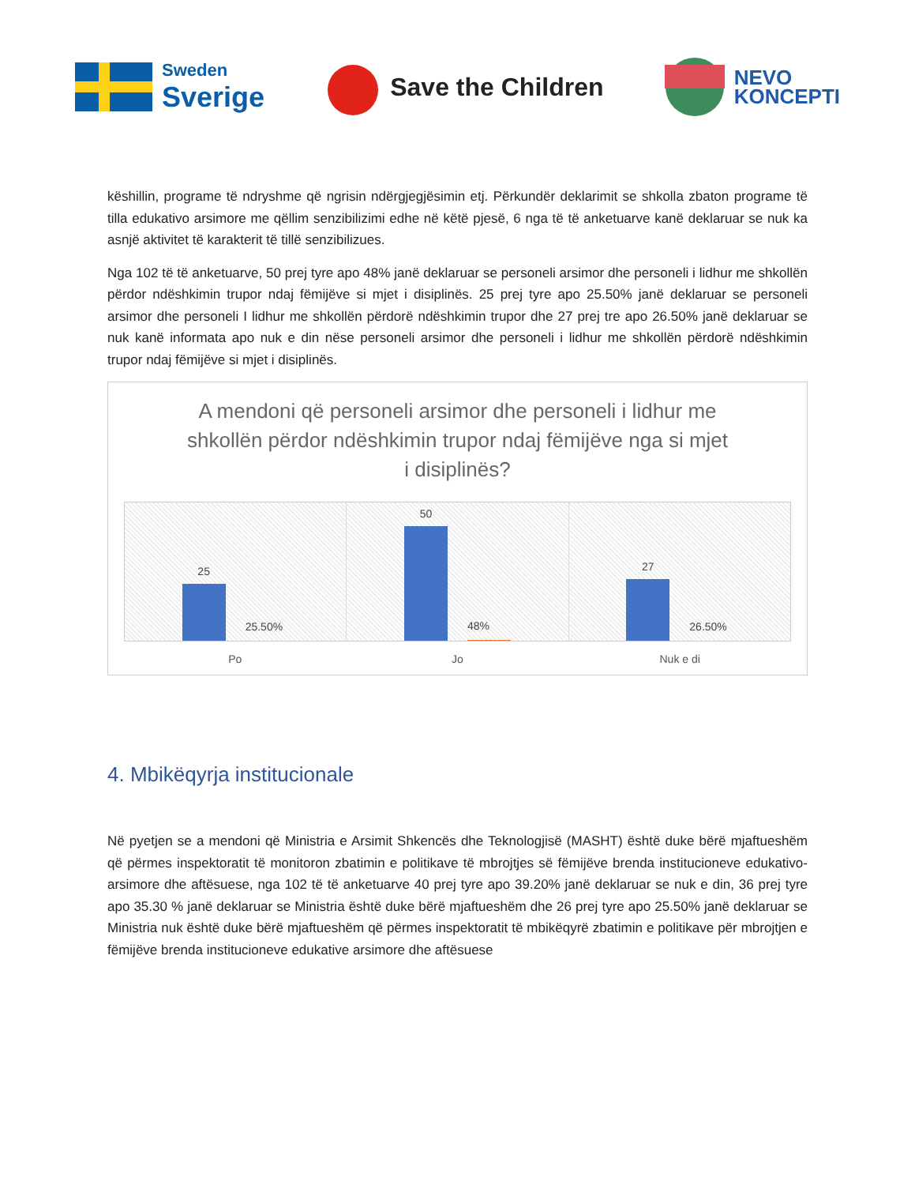Sweden
Sverige
Save the Children
NEVO
KONCEPTI
këshillin, programe të ndryshme që ngrisin ndërgjegjësimin etj. Përkundër deklarimit se shkolla zbaton programe të tilla edukativo arsimore me qëllim senzibilizimi edhe në këtë pjesë, 6 nga të të anketuarve kanë deklaruar se nuk ka asnjë aktivitet të karakterit të tillë senzibilizues.
Nga 102 të të anketuarve, 50 prej tyre apo 48% janë deklaruar se personeli arsimor dhe personeli i lidhur me shkollën përdor ndëshkimin trupor ndaj fëmijëve si mjet i disiplinës. 25 prej tyre apo 25.50% janë deklaruar se personeli arsimor dhe personeli I lidhur me shkollën përdorë ndëshkimin trupor dhe 27 prej tre apo 26.50% janë deklaruar se nuk kanë informata apo nuk e din nëse personeli arsimor dhe personeli i lidhur me shkollën përdorë ndëshkimin trupor ndaj fëmijëve si mjet i disiplinës.
A mendoni që personeli arsimor dhe personeli i lidhur me shkollën përdor ndëshkimin trupor ndaj fëmijëve nga si mjet i disiplinës?
25
25.50%
50
48%
27
26.50%
Po Jo Nuk e di
4. Mbikëqyrja institucionale
Në pyetjen se a mendoni që Ministria e Arsimit Shkencës dhe Teknologjisë (MASHT) është duke bërë mjaftueshëm që përmes inspektoratit të monitoron zbatimin e politikave të mbrojtjes së fëmijëve brenda institucioneve edukativo-arsimore dhe aftësuese, nga 102 të të anketuarve 40 prej tyre apo 39.20% janë deklaruar se nuk e din, 36 prej tyre apo 35.30 % janë deklaruar se Ministria është duke bërë mjaftueshëm dhe 26 prej tyre apo 25.50% janë deklaruar se Ministria nuk është duke bërë mjaftueshëm që përmes inspektoratit të mbikëqyrë zbatimin e politikave për mbrojtjen e fëmijëve brenda institucioneve edukative arsimore dhe aftësuese